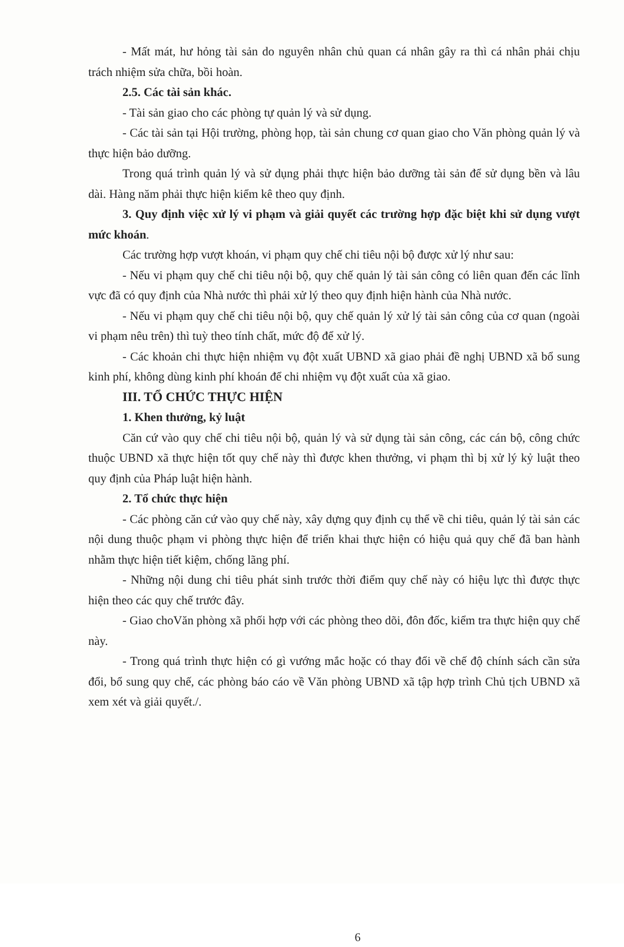- Mất mát, hư hỏng tài sản do nguyên nhân chủ quan cá nhân gây ra thì cá nhân phải chịu trách nhiệm sửa chữa, bồi hoàn.
2.5. Các tài sản khác.
- Tài sản giao cho các phòng tự quản lý và sử dụng.
- Các tài sản tại Hội trường, phòng họp, tài sản chung cơ quan giao cho Văn phòng quản lý và thực hiện bảo dưỡng.
Trong quá trình quản lý và sử dụng phải thực hiện bảo dưỡng tài sản để sử dụng bền và lâu dài. Hàng năm phải thực hiện kiểm kê theo quy định.
3. Quy định việc xử lý vi phạm và giải quyết các trường hợp đặc biệt khi sử dụng vượt mức khoán.
Các trường hợp vượt khoán, vi phạm quy chế chi tiêu nội bộ được xử lý như sau:
- Nếu vi phạm quy chế chi tiêu nội bộ, quy chế quản lý tài sản công có liên quan đến các lĩnh vực đã có quy định của Nhà nước thì phải xử lý theo quy định hiện hành của Nhà nước.
- Nếu vi phạm quy chế chi tiêu nội bộ, quy chế quản lý xử lý tài sản công của cơ quan (ngoài vi phạm nêu trên) thì tuỳ theo tính chất, mức độ để xử lý.
- Các khoản chi thực hiện nhiệm vụ đột xuất UBND xã giao phải đề nghị UBND xã bổ sung kinh phí, không dùng kinh phí khoán để chi nhiệm vụ đột xuất của xã giao.
III. TỔ CHỨC THỰC HIỆN
1. Khen thưởng, kỷ luật
Căn cứ vào quy chế chi tiêu nội bộ, quản lý và sử dụng tài sản công, các cán bộ, công chức thuộc UBND xã thực hiện tốt quy chế này thì được khen thưởng, vi phạm thì bị xử lý kỷ luật theo quy định của Pháp luật hiện hành.
2. Tổ chức thực hiện
- Các phòng căn cứ vào quy chế này, xây dựng quy định cụ thể về chi tiêu, quản lý tài sản các nội dung thuộc phạm vi phòng thực hiện để triển khai thực hiện có hiệu quả quy chế đã ban hành nhằm thực hiện tiết kiệm, chống lãng phí.
- Những nội dung chi tiêu phát sinh trước thời điểm quy chế này có hiệu lực thì được thực hiện theo các quy chế trước đây.
- Giao choVăn phòng xã phối hợp với các phòng theo dõi, đôn đốc, kiểm tra thực hiện quy chế này.
- Trong quá trình thực hiện có gì vướng mắc hoặc có thay đổi về chế độ chính sách cần sửa đổi, bổ sung quy chế, các phòng báo cáo về Văn phòng UBND xã tập hợp trình Chủ tịch UBND xã xem xét và giải quyết./.
6